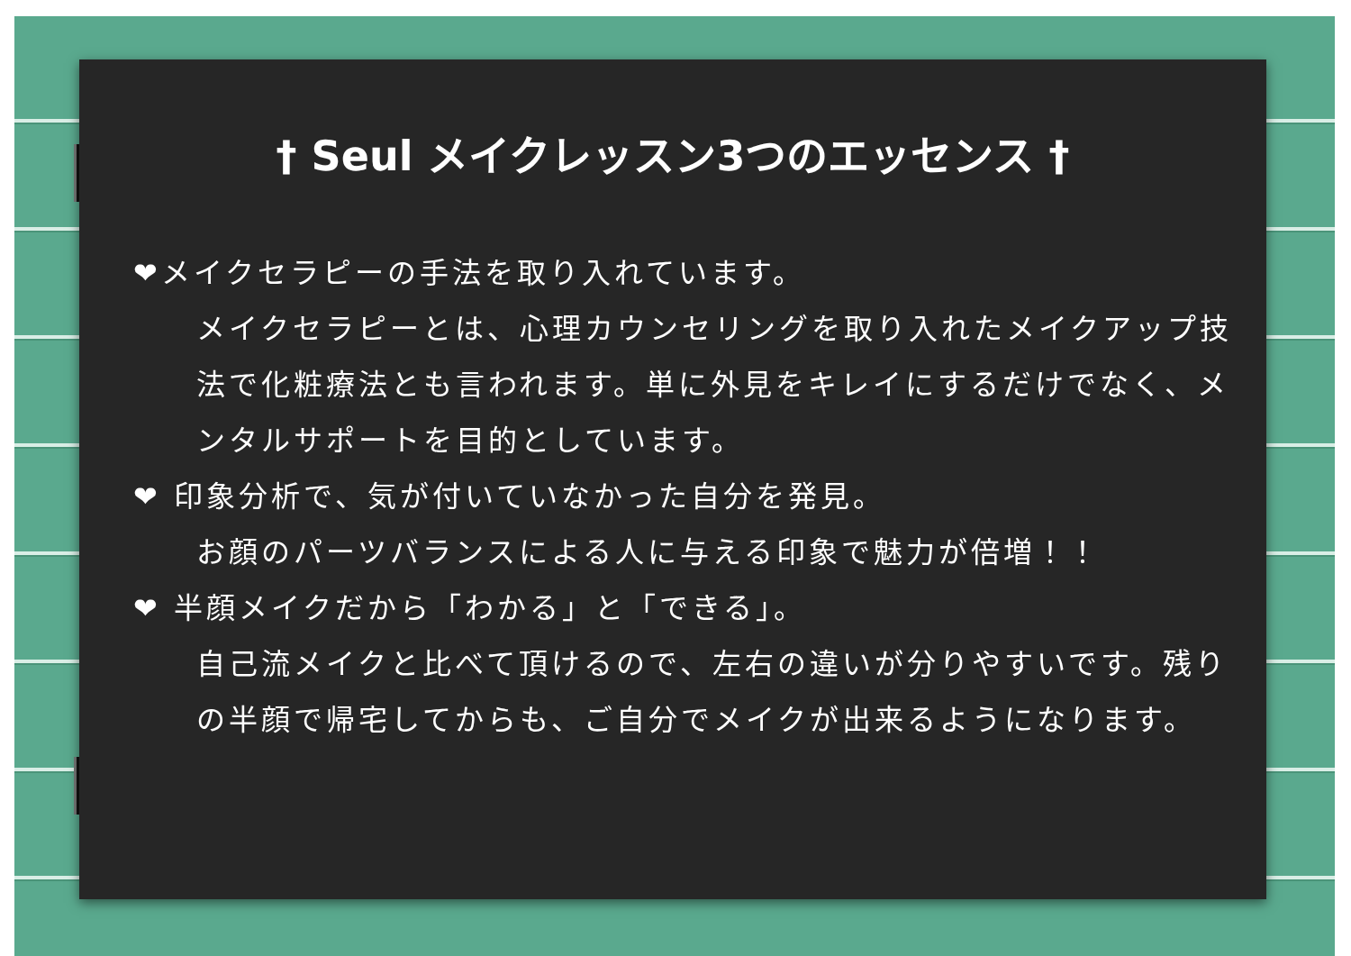† Seul メイクレッスン3つのエッセンス †
❤メイクセラピーの手法を取り入れています。
メイクセラピーとは、心理カウンセリングを取り入れたメイクアップ技法で化粧療法とも言われます。単に外見をキレイにするだけでなく、メンタルサポートを目的としています。
❤ 印象分析で、気が付いていなかった自分を発見。
お顔のパーツバランスによる人に与える印象で魅力が倍増！！
❤ 半顔メイクだから「わかる」と「できる」。
自己流メイクと比べて頂けるので、左右の違いが分りやすいです。残りの半顔で帰宅してからも、ご自分でメイクが出来るようになります。